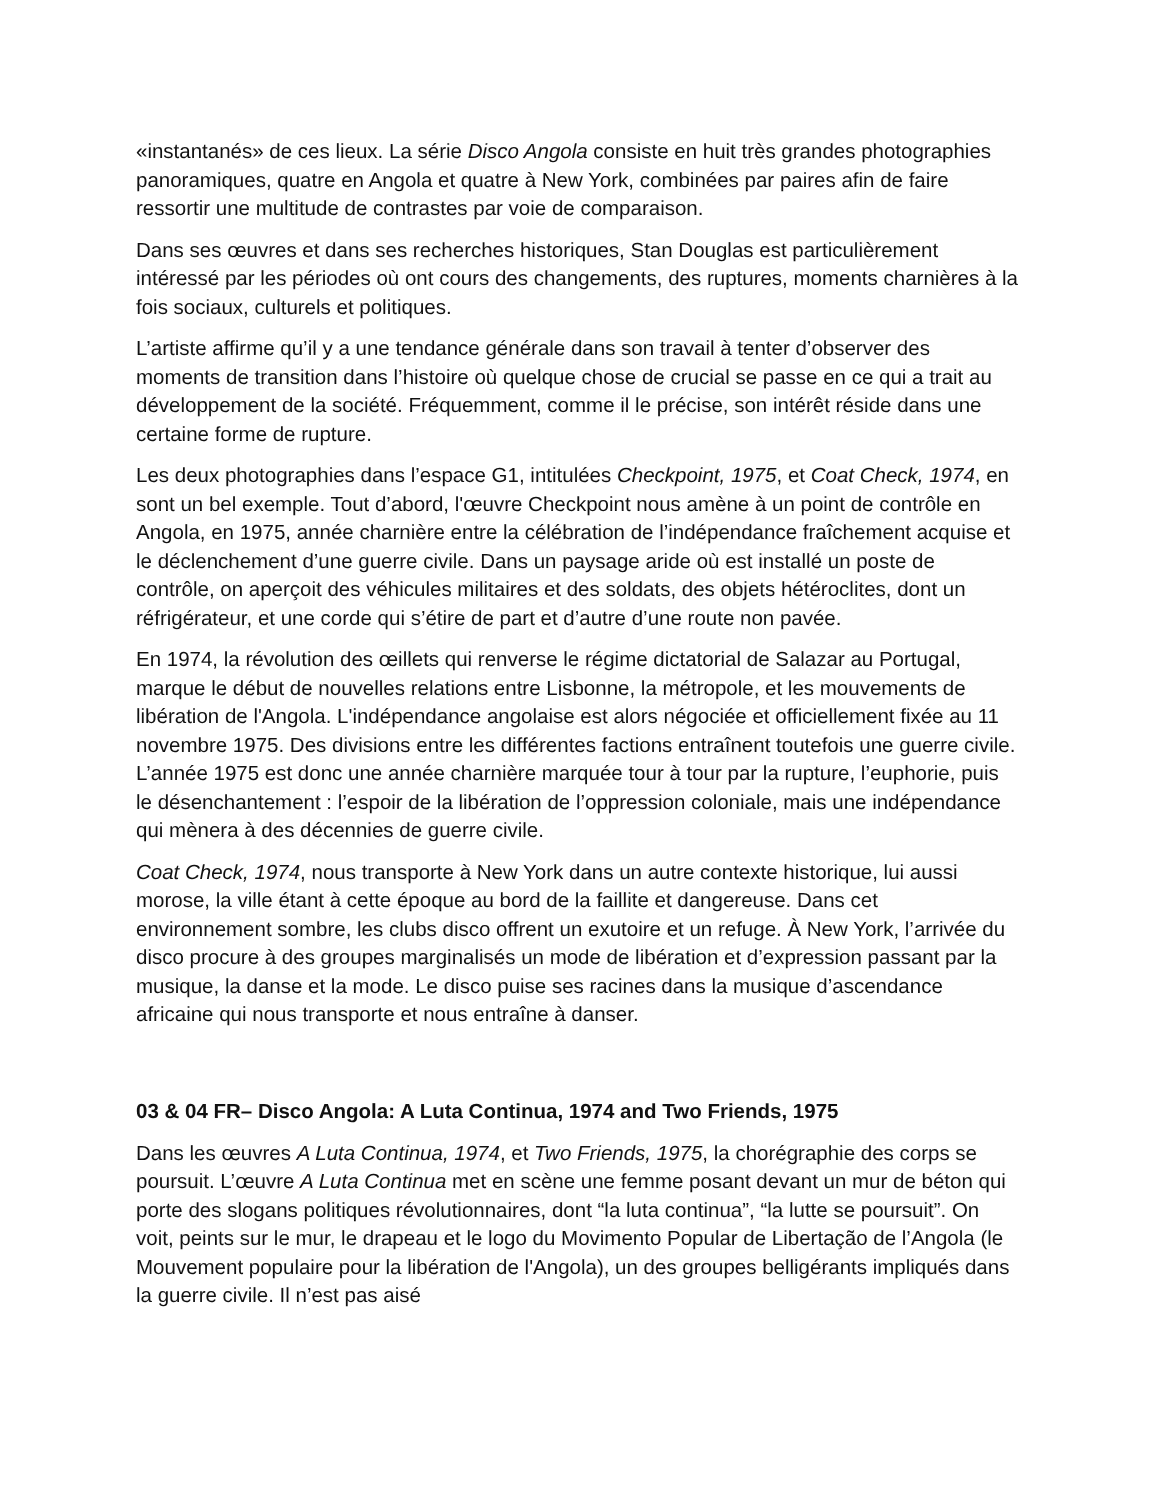«instantanés» de ces lieux. La série Disco Angola consiste en huit très grandes photographies panoramiques, quatre en Angola et quatre à New York, combinées par paires afin de faire ressortir une multitude de contrastes par voie de comparaison.
Dans ses œuvres et dans ses recherches historiques, Stan Douglas est particulièrement intéressé par les périodes où ont cours des changements, des ruptures, moments charnières à la fois sociaux, culturels et politiques.
L’artiste affirme qu’il y a une tendance générale dans son travail à tenter d’observer des moments de transition dans l’histoire où quelque chose de crucial se passe en ce qui a trait au développement de la société. Fréquemment, comme il le précise, son intérêt réside dans une certaine forme de rupture.
Les deux photographies dans l’espace G1, intitulées Checkpoint, 1975, et Coat Check, 1974, en sont un bel exemple. Tout d’abord, l'œuvre Checkpoint nous amène à un point de contrôle en Angola, en 1975, année charnière entre la célébration de l’indépendance fraîchement acquise et le déclenchement d’une guerre civile. Dans un paysage aride où est installé un poste de contrôle, on aperçoit des véhicules militaires et des soldats, des objets hétéroclites, dont un réfrigérateur, et une corde qui s’étire de part et d’autre d’une route non pavée.
En 1974, la révolution des œillets qui renverse le régime dictatorial de Salazar au Portugal, marque le début de nouvelles relations entre Lisbonne, la métropole, et les mouvements de libération de l'Angola. L'indépendance angolaise est alors négociée et officiellement fixée au 11 novembre 1975. Des divisions entre les différentes factions entraînent toutefois une guerre civile. L’année 1975 est donc une année charnière marquée tour à tour par la rupture, l’euphorie, puis le désenchantement : l’espoir de la libération de l’oppression coloniale, mais une indépendance qui mènera à des décennies de guerre civile.
Coat Check, 1974, nous transporte à New York dans un autre contexte historique, lui aussi morose, la ville étant à cette époque au bord de la faillite et dangereuse. Dans cet environnement sombre, les clubs disco offrent un exutoire et un refuge. À New York, l’arrivée du disco procure à des groupes marginalisés un mode de libération et d’expression passant par la musique, la danse et la mode. Le disco puise ses racines dans la musique d’ascendance africaine qui nous transporte et nous entraîne à danser.
03 & 04 FR– Disco Angola: A Luta Continua, 1974 and Two Friends, 1975
Dans les œuvres A Luta Continua, 1974, et Two Friends, 1975, la chorégraphie des corps se poursuit. L’œuvre A Luta Continua met en scène une femme posant devant un mur de béton qui porte des slogans politiques révolutionnaires, dont “la luta continua”, “la lutte se poursuit”. On voit, peints sur le mur, le drapeau et le logo du Movimento Popular de Libertação de l’Angola (le Mouvement populaire pour la libération de l'Angola), un des groupes belligérants impliqués dans la guerre civile. Il n’est pas aisé